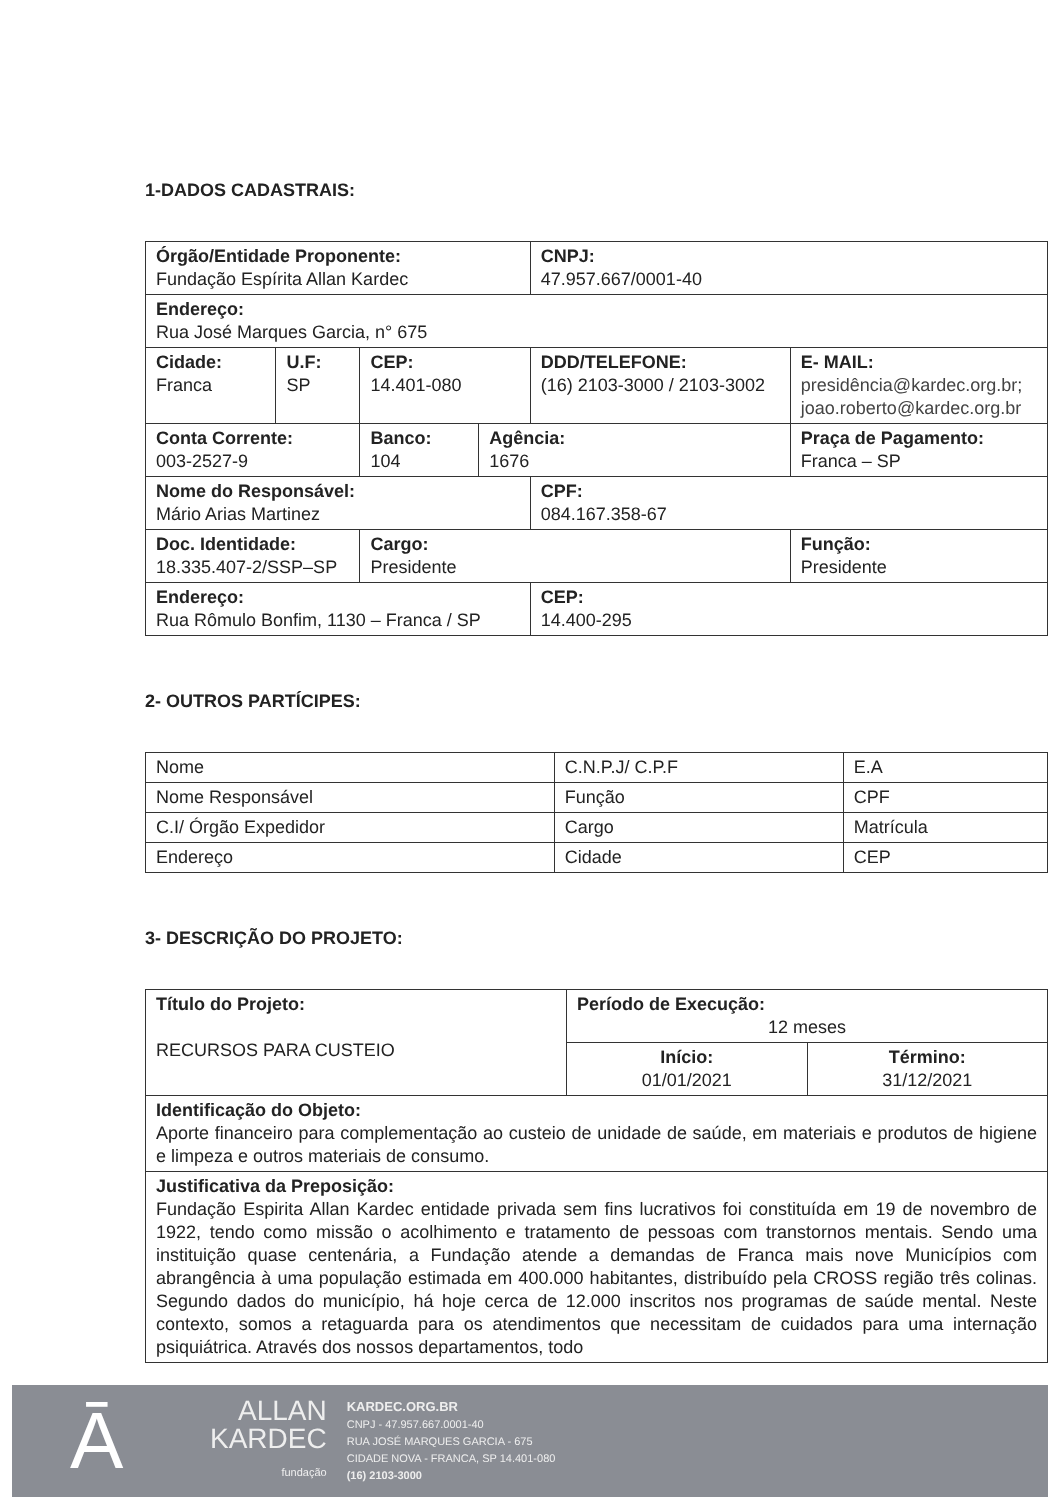1-DADOS CADASTRAIS:
| Órgão/Entidade Proponente: Fundação Espírita Allan Kardec | | | | CNPJ: 47.957.667/0001-40 | | |
| Endereço: Rua José Marques Garcia, n° 675 | | | | | | |
| Cidade: Franca | U.F: SP | CEP: 14.401-080 | | DDD/TELEFONE: (16) 2103-3000 / 2103-3002 | | E- MAIL: presidência@kardec.org.br ; joao.roberto@kardec.org.br |
| Conta Corrente: 003-2527-9 | | Banco: 104 | Agência: 1676 | | Praça de Pagamento: Franca – SP | |
| Nome do Responsável: Mário Arias Martinez | | | | CPF: 084.167.358-67 | | |
| Doc. Identidade: 18.335.407-2/SSP–SP | | Cargo: Presidente | | | Função: Presidente | |
| Endereço: Rua Rômulo Bonfim, 1130 – Franca / SP | | | | CEP: 14.400-295 | | |
2- OUTROS PARTÍCIPES:
| Nome | C.N.P.J/ C.P.F | E.A |
| Nome Responsável | Função | CPF |
| C.I/ Órgão Expedidor | Cargo | Matrícula |
| Endereço | Cidade | CEP |
3- DESCRIÇÃO DO PROJETO:
| Título do Projeto: RECURSOS PARA CUSTEIO | Período de Execução: 12 meses | |
| | Início: 01/01/2021 | Término: 31/12/2021 |
| Identificação do Objeto: Aporte financeiro para complementação ao custeio de unidade de saúde, em materiais e produtos de higiene e limpeza e outros materiais de consumo. | | |
| Justificativa da Preposição: Fundação Espirita Allan Kardec entidade privada sem fins lucrativos foi constituída em 19 de novembro de 1922, tendo como missão o acolhimento e tratamento de pessoas com transtornos mentais. Sendo uma instituição quase centenária, a Fundação atende a demandas de Franca mais nove Municípios com abrangência à uma população estimada em 400.000 habitantes, distribuído pela CROSS região três colinas. Segundo dados do município, há hoje cerca de 12.000 inscritos nos programas de saúde mental. Neste contexto, somos a retaguarda para os atendimentos que necessitam de cuidados para uma internação psiquiátrica. Através dos nossos departamentos, todo | | |
Ā
ALLAN
KARDEC
fundação
KARDEC.ORG.BR
CNPJ - 47.957.667.0001-40
RUA JOSÉ MARQUES GARCIA - 675
CIDADE NOVA - FRANCA, SP 14.401-080
(16) 2103-3000